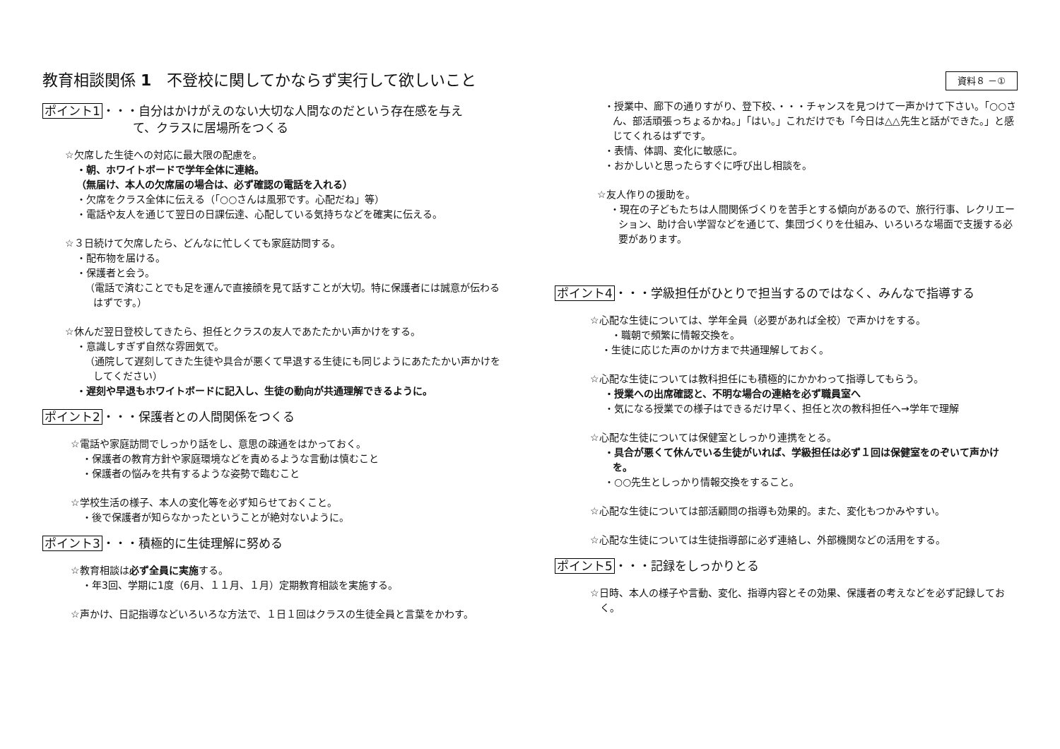教育相談関係 1　不登校に関してかならず実行して欲しいこと
ポイント1・・・自分はかけがえのない大切な人間なのだという存在感を与え
て、クラスに居場所をつくる
☆欠席した生徒への対応に最大限の配慮を。
・朝、ホワイトボードで学年全体に連絡。
（無届け、本人の欠席届の場合は、必ず確認の電話を入れる）
・欠席をクラス全体に伝える（「○○さんは風邪です。心配だね」等）
・電話や友人を通じて翌日の日課伝達、心配している気持ちなどを確実に伝える。
☆３日続けて欠席したら、どんなに忙しくても家庭訪問する。
・配布物を届ける。
・保護者と会う。
（電話で済むことでも足を運んで直接顔を見て話すことが大切。特に保護者には誠意が伝わるはずです。）
☆休んだ翌日登校してきたら、担任とクラスの友人であたたかい声かけをする。
・意識しすぎず自然な雰囲気で。
（通院して遅刻してきた生徒や具合が悪くて早退する生徒にも同じようにあたたかい声かけをしてください）
・遅刻や早退もホワイトボードに記入し、生徒の動向が共通理解できるように。
ポイント2・・・保護者との人間関係をつくる
☆電話や家庭訪問でしっかり話をし、意思の疎通をはかっておく。
・保護者の教育方針や家庭環境などを責めるような言動は慎むこと
・保護者の悩みを共有するような姿勢で臨むこと
☆学校生活の様子、本人の変化等を必ず知らせておくこと。
・後で保護者が知らなかったということが絶対ないように。
ポイント3・・・積極的に生徒理解に努める
☆教育相談は必ず全員に実施する。
・年3回、学期に1度（6月、１１月、１月）定期教育相談を実施する。
☆声かけ、日記指導などいろいろな方法で、１日１回はクラスの生徒全員と言葉をかわす。
資料８ －①
・授業中、廊下の通りすがり、登下校、・・・チャンスを見つけて一声かけて下さい。「○○さん、部活頑張っちょるかね。」「はい。」これだけでも「今日は△△先生と話ができた。」と感じてくれるはずです。
・表情、体調、変化に敏感に。
・おかしいと思ったらすぐに呼び出し相談を。
☆友人作りの援助を。
・現在の子どもたちは人間関係づくりを苦手とする傾向があるので、旅行行事、レクリエーション、助け合い学習などを通じて、集団づくりを仕組み、いろいろな場面で支援する必要があります。
ポイント4・・・学級担任がひとりで担当するのではなく、みんなで指導する
☆心配な生徒については、学年全員（必要があれば全校）で声かけをする。
・職朝で頻繁に情報交換を。
・生徒に応じた声のかけ方まで共通理解しておく。
☆心配な生徒については教科担任にも積極的にかかわって指導してもらう。
・授業への出席確認と、不明な場合の連絡を必ず職員室へ
・気になる授業での様子はできるだけ早く、担任と次の教科担任へ→学年で理解
☆心配な生徒については保健室としっかり連携をとる。
・具合が悪くて休んでいる生徒がいれば、学級担任は必ず１回は保健室をのぞいて声かけを。
・○○先生としっかり情報交換をすること。
☆心配な生徒については部活顧問の指導も効果的。また、変化もつかみやすい。
☆心配な生徒については生徒指導部に必ず連絡し、外部機関などの活用をする。
ポイント5・・・記録をしっかりとる
☆日時、本人の様子や言動、変化、指導内容とその効果、保護者の考えなどを必ず記録しておく。